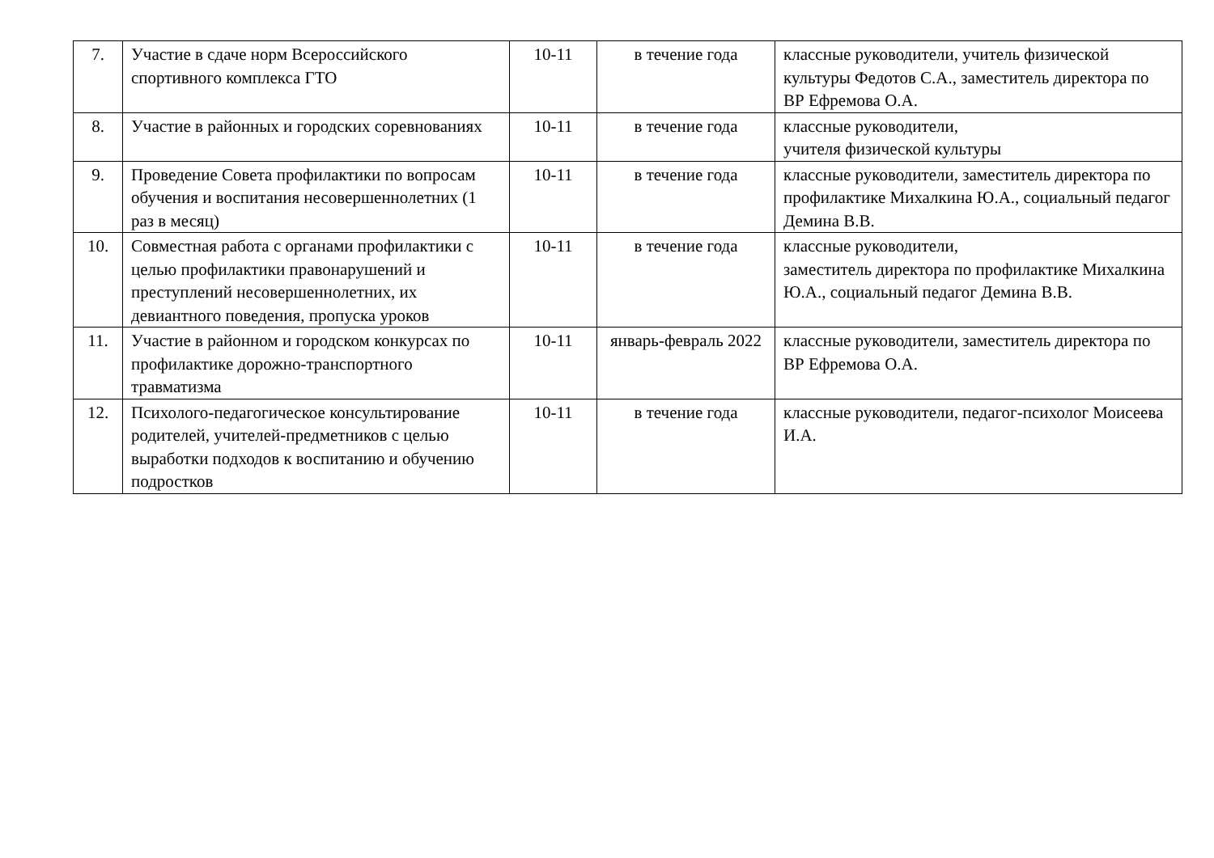| 7. | Участие в сдаче норм Всероссийского спортивного комплекса ГТО | 10-11 | в течение года | классные руководители, учитель физической культуры Федотов С.А., заместитель директора по ВР Ефремова О.А. |
| 8. | Участие в районных и городских соревнованиях | 10-11 | в течение года | классные руководители, учителя физической культуры |
| 9. | Проведение Совета профилактики по вопросам обучения и воспитания несовершеннолетних (1 раз в месяц) | 10-11 | в течение года | классные руководители, заместитель директора по профилактике Михалкина Ю.А., социальный педагог Демина В.В. |
| 10. | Совместная работа с органами профилактики с целью профилактики правонарушений и преступлений несовершеннолетних, их девиантного поведения, пропуска уроков | 10-11 | в течение года | классные руководители, заместитель директора по профилактике Михалкина Ю.А., социальный педагог Демина В.В. |
| 11. | Участие в районном и городском конкурсах по профилактике дорожно-транспортного травматизма | 10-11 | январь-февраль 2022 | классные руководители, заместитель директора по ВР Ефремова О.А. |
| 12. | Психолого-педагогическое консультирование родителей, учителей-предметников с целью выработки подходов к воспитанию и обучению подростков | 10-11 | в течение года | классные руководители, педагог-психолог Моисеева И.А. |